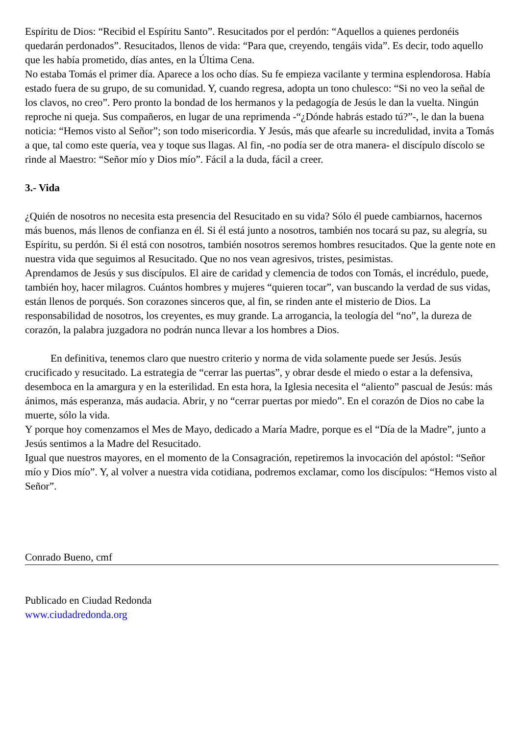Espíritu de Dios: “Recibid el Espíritu Santo”. Resucitados por el perdón: “Aquellos a quienes perdonéis quedarán perdonados”. Resucitados, llenos de vida: “Para que, creyendo, tengáis vida”. Es decir, todo aquello que les había prometido, días antes, en la Última Cena.
No estaba Tomás el primer día. Aparece a los ocho días. Su fe empieza vacilante y termina esplendorosa. Había estado fuera de su grupo, de su comunidad. Y, cuando regresa, adopta un tono chulesco: “Si no veo la señal de los clavos, no creo”. Pero pronto la bondad de los hermanos y la pedagogía de Jesús le dan la vuelta. Ningún reproche ni queja. Sus compañeros, en lugar de una reprimenda -“¿Dónde habrás estado tú?”-, le dan la buena noticia: “Hemos visto al Señor”; son todo misericordia. Y Jesús, más que afearle su incredulidad, invita a Tomás a que, tal como este quería, vea y toque sus llagas. Al fin, -no podía ser de otra manera- el discípulo díscolo se rinde al Maestro: “Señor mío y Dios mío”. Fácil a la duda, fácil a creer.
3.- Vida
¿Quién de nosotros no necesita esta presencia del Resucitado en su vida? Sólo él puede cambiarnos, hacernos más buenos, más llenos de confianza en él. Si él está junto a nosotros, también nos tocará su paz, su alegría, su Espíritu, su perdón. Si él está con nosotros, también nosotros seremos hombres resucitados. Que la gente note en nuestra vida que seguimos al Resucitado. Que no nos vean agresivos, tristes, pesimistas.
Aprendamos de Jesús y sus discípulos. El aire de caridad y clemencia de todos con Tomás, el incrédulo, puede, también hoy, hacer milagros. Cuántos hombres y mujeres “quieren tocar”, van buscando la verdad de sus vidas, están llenos de porqués. Son corazones sinceros que, al fin, se rinden ante el misterio de Dios. La responsabilidad de nosotros, los creyentes, es muy grande. La arrogancia, la teología del “no”, la dureza de corazón, la palabra juzgadora no podrán nunca llevar a los hombres a Dios.
En definitiva, tenemos claro que nuestro criterio y norma de vida solamente puede ser Jesús. Jesús crucificado y resucitado. La estrategia de “cerrar las puertas”, y obrar desde el miedo o estar a la defensiva, desemboca en la amargura y en la esterilidad. En esta hora, la Iglesia necesita el “aliento” pascual de Jesús: más ánimos, más esperanza, más audacia. Abrir, y no “cerrar puertas por miedo”. En el corazón de Dios no cabe la muerte, sólo la vida.
Y porque hoy comenzamos el Mes de Mayo, dedicado a María Madre, porque es el “Día de la Madre”, junto a Jesús sentimos a la Madre del Resucitado.
Igual que nuestros mayores, en el momento de la Consagración, repetiremos la invocación del apóstol: “Señor mío y Dios mío”. Y, al volver a nuestra vida cotidiana, podremos exclamar, como los discípulos: “Hemos visto al Señor”.
Conrado Bueno, cmf
Publicado en Ciudad Redonda
www.ciudadredonda.org